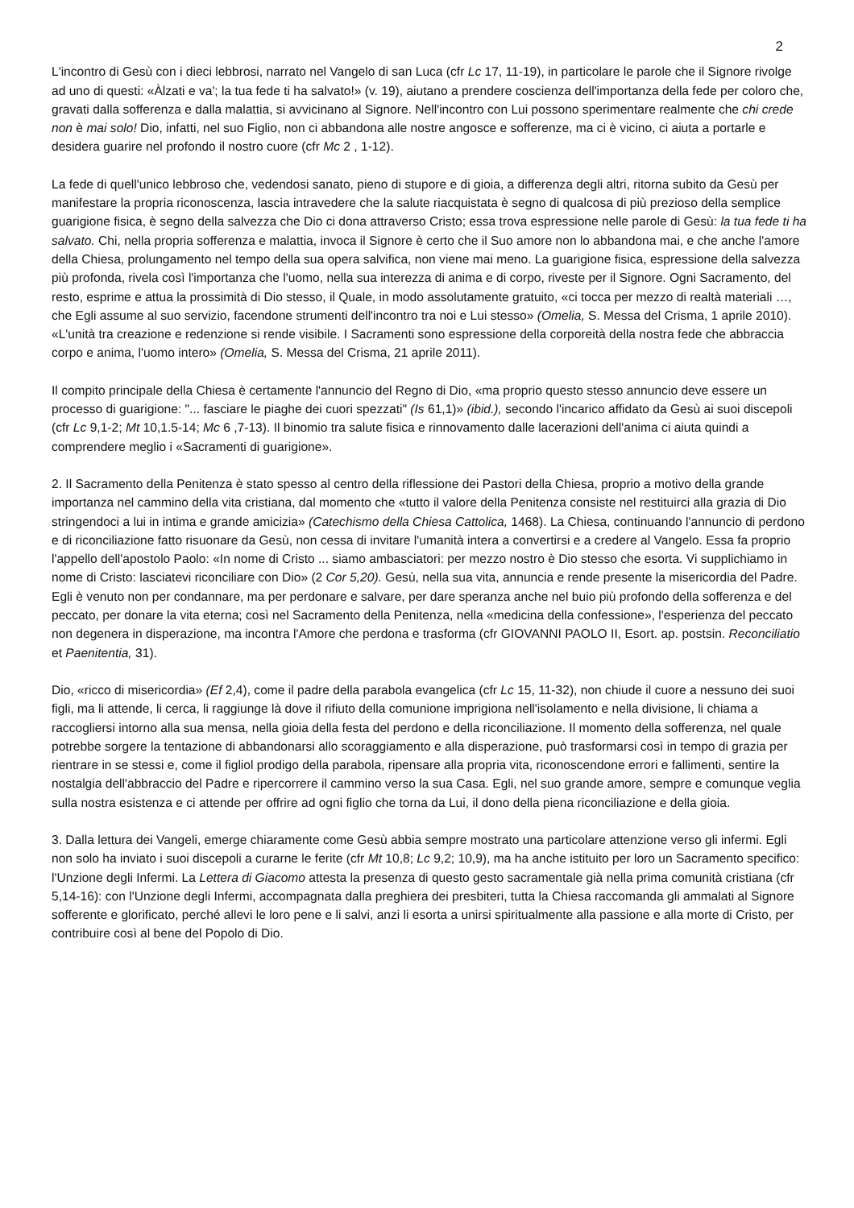2
L'incontro di Gesù con i dieci lebbrosi, narrato nel Vangelo di san Luca (cfr Lc 17, 11-19), in particolare le parole che il Signore rivolge ad uno di questi: «Àlzati e va'; la tua fede ti ha salvato!» (v. 19), aiutano a prendere coscienza dell'importanza della fede per coloro che, gravati dalla sofferenza e dalla malattia, si avvicinano al Signore. Nell'incontro con Lui possono sperimentare realmente che chi crede non è mai solo! Dio, infatti, nel suo Figlio, non ci abbandona alle nostre angosce e sofferenze, ma ci è vicino, ci aiuta a portarle e desidera guarire nel profondo il nostro cuore (cfr Mc 2 , 1-12).
La fede di quell'unico lebbroso che, vedendosi sanato, pieno di stupore e di gioia, a differenza degli altri, ritorna subito da Gesù per manifestare la propria riconoscenza, lascia intravedere che la salute riacquistata è segno di qualcosa di più prezioso della semplice guarigione fisica, è segno della salvezza che Dio ci dona attraverso Cristo; essa trova espressione nelle parole di Gesù: la tua fede ti ha salvato. Chi, nella propria sofferenza e malattia, invoca il Signore è certo che il Suo amore non lo abbandona mai, e che anche l'amore della Chiesa, prolungamento nel tempo della sua opera salvifica, non viene mai meno. La guarigione fisica, espressione della salvezza più profonda, rivela così l'importanza che l'uomo, nella sua interezza di anima e di corpo, riveste per il Signore. Ogni Sacramento, del resto, esprime e attua la prossimità di Dio stesso, il Quale, in modo assolutamente gratuito, «ci tocca per mezzo di realtà materiali …, che Egli assume al suo servizio, facendone strumenti dell'incontro tra noi e Lui stesso» (Omelia, S. Messa del Crisma, 1 aprile 2010). «L'unità tra creazione e redenzione si rende visibile. I Sacramenti sono espressione della corporeità della nostra fede che abbraccia corpo e anima, l'uomo intero» (Omelia, S. Messa del Crisma, 21 aprile 2011).
Il compito principale della Chiesa è certamente l'annuncio del Regno di Dio, «ma proprio questo stesso annuncio deve essere un processo di guarigione: "... fasciare le piaghe dei cuori spezzati" (Is 61,1)» (ibid.), secondo l'incarico affidato da Gesù ai suoi discepoli (cfr Lc 9,1-2; Mt 10,1.5-14; Mc 6 ,7-13). Il binomio tra salute fisica e rinnovamento dalle lacerazioni dell'anima ci aiuta quindi a comprendere meglio i «Sacramenti di guarigione».
2. Il Sacramento della Penitenza è stato spesso al centro della riflessione dei Pastori della Chiesa, proprio a motivo della grande importanza nel cammino della vita cristiana, dal momento che «tutto il valore della Penitenza consiste nel restituirci alla grazia di Dio stringendoci a lui in intima e grande amicizia» (Catechismo della Chiesa Cattolica, 1468). La Chiesa, continuando l'annuncio di perdono e di riconciliazione fatto risuonare da Gesù, non cessa di invitare l'umanità intera a convertirsi e a credere al Vangelo. Essa fa proprio l'appello dell'apostolo Paolo: «In nome di Cristo ... siamo ambasciatori: per mezzo nostro è Dio stesso che esorta. Vi supplichiamo in nome di Cristo: lasciatevi riconciliare con Dio» (2 Cor 5,20). Gesù, nella sua vita, annuncia e rende presente la misericordia del Padre. Egli è venuto non per condannare, ma per perdonare e salvare, per dare speranza anche nel buio più profondo della sofferenza e del peccato, per donare la vita eterna; così nel Sacramento della Penitenza, nella «medicina della confessione», l'esperienza del peccato non degenera in disperazione, ma incontra l'Amore che perdona e trasforma (cfr GIOVANNI PAOLO II, Esort. ap. postsin. Reconciliatio et Paenitentia, 31).
Dio, «ricco di misericordia» (Ef 2,4), come il padre della parabola evangelica (cfr Lc 15, 11-32), non chiude il cuore a nessuno dei suoi figli, ma li attende, li cerca, li raggiunge là dove il rifiuto della comunione imprigiona nell'isolamento e nella divisione, li chiama a raccogliersi intorno alla sua mensa, nella gioia della festa del perdono e della riconciliazione. Il momento della sofferenza, nel quale potrebbe sorgere la tentazione di abbandonarsi allo scoraggiamento e alla disperazione, può trasformarsi così in tempo di grazia per rientrare in se stessi e, come il figliol prodigo della parabola, ripensare alla propria vita, riconoscendone errori e fallimenti, sentire la nostalgia dell'abbraccio del Padre e ripercorrere il cammino verso la sua Casa. Egli, nel suo grande amore, sempre e comunque veglia sulla nostra esistenza e ci attende per offrire ad ogni figlio che torna da Lui, il dono della piena riconciliazione e della gioia.
3. Dalla lettura dei Vangeli, emerge chiaramente come Gesù abbia sempre mostrato una particolare attenzione verso gli infermi. Egli non solo ha inviato i suoi discepoli a curarne le ferite (cfr Mt 10,8; Lc 9,2; 10,9), ma ha anche istituito per loro un Sacramento specifico: l'Unzione degli Infermi. La Lettera di Giacomo attesta la presenza di questo gesto sacramentale già nella prima comunità cristiana (cfr 5,14-16): con l'Unzione degli Infermi, accompagnata dalla preghiera dei presbiteri, tutta la Chiesa raccomanda gli ammalati al Signore sofferente e glorificato, perché allevi le loro pene e li salvi, anzi li esorta a unirsi spiritualmente alla passione e alla morte di Cristo, per contribuire così al bene del Popolo di Dio.